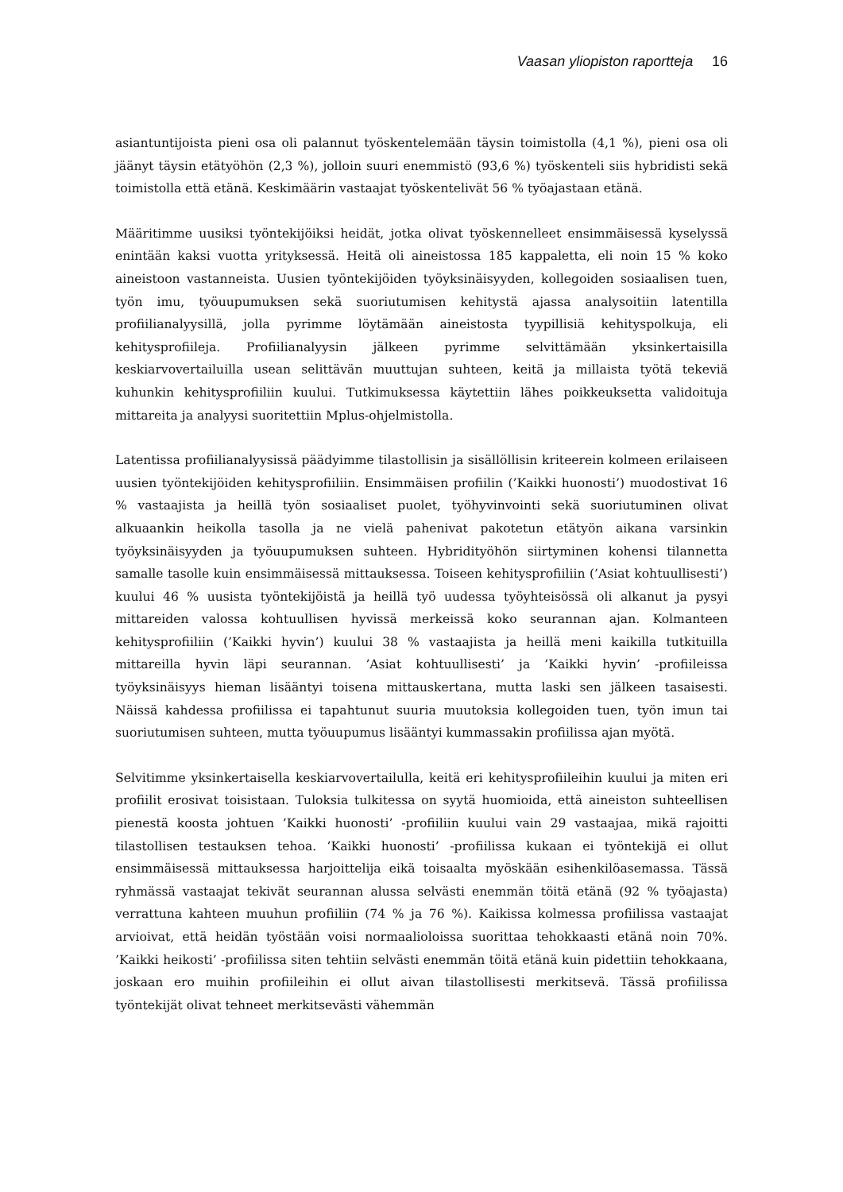Vaasan yliopiston raportteja 16
asiantuntijoista pieni osa oli palannut työskentelemään täysin toimistolla (4,1 %), pieni osa oli jäänyt täysin etätyöhön (2,3 %), jolloin suuri enemmistö (93,6 %) työskenteli siis hybridisti sekä toimistolla että etänä. Keskimäärin vastaajat työskentelivät 56 % työajastaan etänä.
Määritimme uusiksi työntekijöiksi heidät, jotka olivat työskennelleet ensimmäisessä kyselyssä enintään kaksi vuotta yrityksessä. Heitä oli aineistossa 185 kappaletta, eli noin 15 % koko aineistoon vastanneista. Uusien työntekijöiden työyksinäisyyden, kollegoiden sosiaalisen tuen, työn imu, työuupumuksen sekä suoriutumisen kehitystä ajassa analysoitiin latentilla profiilianalyysillä, jolla pyrimme löytämään aineistosta tyypillisiä kehityspolkuja, eli kehitysprofiileja. Profiilianalyysin jälkeen pyrimme selvittämään yksinkertaisilla keskiarvovertailuilla usean selittävän muuttujan suhteen, keitä ja millaista työtä tekeviä kuhunkin kehitysprofiiliin kuului. Tutkimuksessa käytettiin lähes poikkeuksetta validoituja mittareita ja analyysi suoritettiin Mplus-ohjelmistolla.
Latentissa profiilianalyysissä päädyimme tilastollisin ja sisällöllisin kriteerein kolmeen erilaiseen uusien työntekijöiden kehitysprofiiliin. Ensimmäisen profiilin (’Kaikki huonosti’) muodostivat 16 % vastaajista ja heillä työn sosiaaliset puolet, työhyvinvointi sekä suoriutuminen olivat alkuaankin heikolla tasolla ja ne vielä pahenivat pakotetun etätyön aikana varsinkin työyksinäisyyden ja työuupumuksen suhteen. Hybridityöhön siirtyminen kohensi tilannetta samalle tasolle kuin ensimmäisessä mittauksessa. Toiseen kehitysprofiiliin (’Asiat kohtuullisesti’) kuului 46 % uusista työntekijöistä ja heillä työ uudessa työyhteisössä oli alkanut ja pysyi mittareiden valossa kohtuullisen hyvissä merkeissä koko seurannan ajan. Kolmanteen kehitysprofiiliin (’Kaikki hyvin’) kuului 38 % vastaajista ja heillä meni kaikilla tutkituilla mittareilla hyvin läpi seurannan. ’Asiat kohtuullisesti’ ja ’Kaikki hyvin’ -profiileissa työyksinäisyys hieman lisääntyi toisena mittauskertana, mutta laski sen jälkeen tasaisesti. Näissä kahdessa profiilissa ei tapahtunut suuria muutoksia kollegoiden tuen, työn imun tai suoriutumisen suhteen, mutta työuupumus lisääntyi kummassakin profiilissa ajan myötä.
Selvitimme yksinkertaisella keskiarvovertailulla, keitä eri kehitysprofiileihin kuului ja miten eri profiilit erosivat toisistaan. Tuloksia tulkitessa on syytä huomioida, että aineiston suhteellisen pienestä koosta johtuen ’Kaikki huonosti’ -profiiliin kuului vain 29 vastaajaa, mikä rajoitti tilastollisen testauksen tehoa. ’Kaikki huonosti’ -profiilissa kukaan ei työntekijä ei ollut ensimmäisessä mittauksessa harjoittelija eikä toisaalta myöskään esihenkilöasemassa. Tässä ryhmässä vastaajat tekivät seurannan alussa selvästi enemmän töitä etänä (92 % työajasta) verrattuna kahteen muuhun profiiliin (74 % ja 76 %). Kaikissa kolmessa profiilissa vastaajat arvioivat, että heidän työstään voisi normaalioloissa suorittaa tehokkaasti etänä noin 70%. ’Kaikki heikosti’ -profiilissa siten tehtiin selvästi enemmän töitä etänä kuin pidettiin tehokkaana, joskaan ero muihin profiileihin ei ollut aivan tilastollisesti merkitsevä. Tässä profiilissa työntekijät olivat tehneet merkitsevästi vähemmän